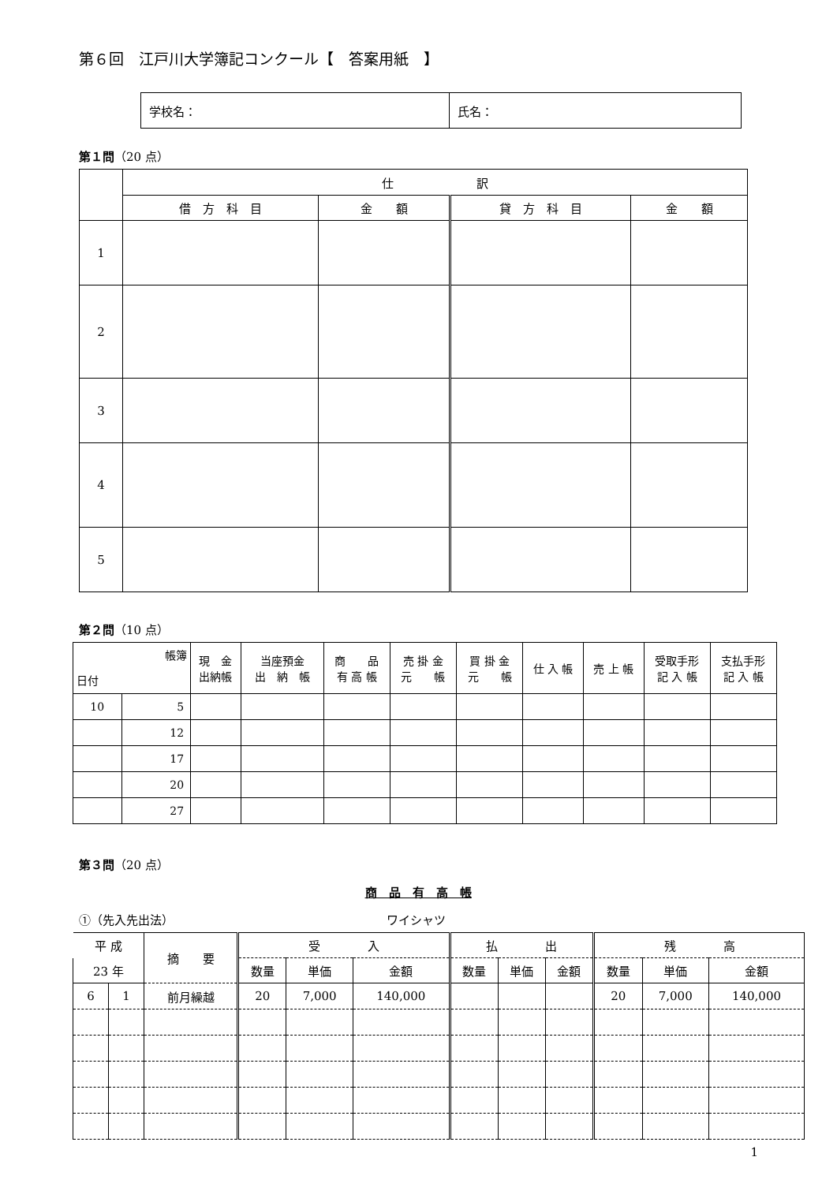第６回　江戸川大学簿記コンクール【　答案用紙　】
| 学校名： | 氏名： |
第１問（20 点）
| | 仕 訳 | | | |
| | 借 方 科 目 | 金 額 | 貸 方 科 目 | 金 額 |
| 1 | | | | |
| 2 | | | | |
| 3 | | | | |
| 4 | | | | |
| 5 | | | | |
第２問（10 点）
| 帳簿 日付 | | 現 金 出納帳 | 当座預金 出 納 帳 | 商 品 有 高 帳 | 売 掛 金 元 帳 | 買 掛 金 元 帳 | 仕 入 帳 | 売 上 帳 | 受取手形 記 入 帳 | 支払手形 記 入 帳 |
| 10 | 5 | | | | | | | | | |
| | 12 | | | | | | | | | |
| | 17 | | | | | | | | | |
| | 20 | | | | | | | | | |
| | 27 | | | | | | | | | |
第３問（20 点）
商　品　有　高　帳
①（先入先出法） ワイシャツ
| 平 成 | | 摘 要 | 受 入 | | | 払 出 | | | 残 高 | | |
| 23 年 | | | 数量 | 単価 | 金額 | 数量 | 単価 | 金額 | 数量 | 単価 | 金額 |
| 6 | 1 | 前月繰越 | 20 | 7,000 | 140,000 | | | | 20 | 7,000 | 140,000 |
1